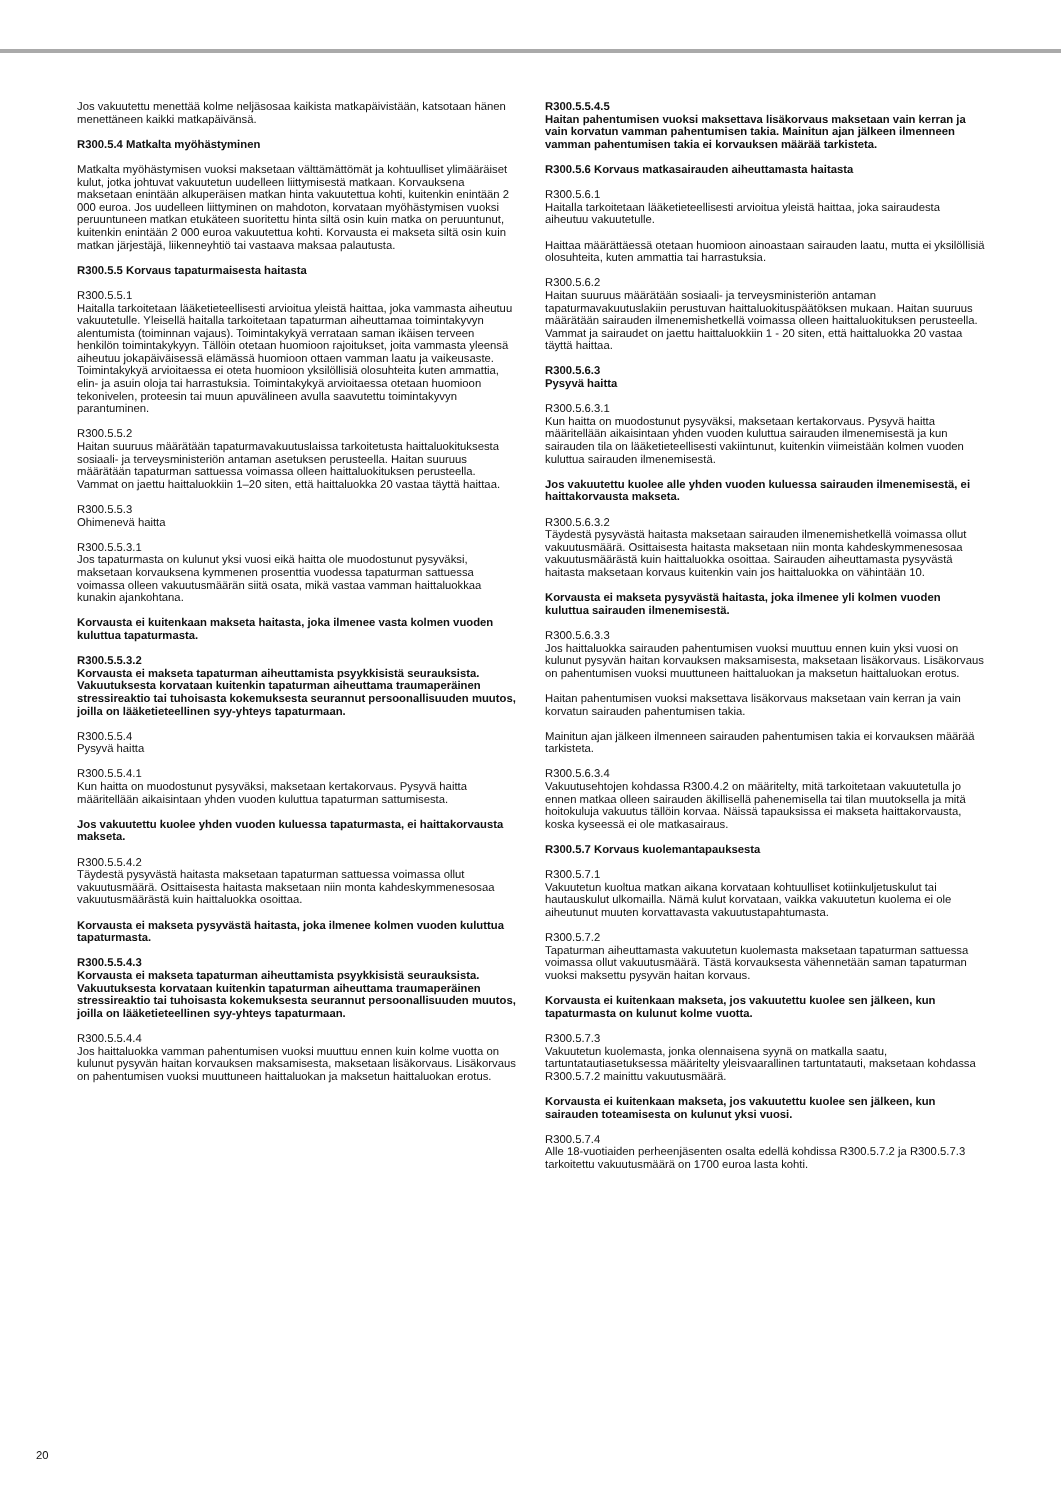Jos vakuutettu menettää kolme neljäsosaa kaikista matkapäivistään, katsotaan hänen menettäneen kaikki matkapäivänsä.
R300.5.4 Matkalta myöhästyminen
Matkalta myöhästymisen vuoksi maksetaan välttämättömät ja kohtuulliset ylimääräiset kulut, jotka johtuvat vakuutetun uudelleen liittymisestä matkaan. Korvauksena maksetaan enintään alkuperäisen matkan hinta vakuutettua kohti, kuitenkin enintään 2 000 euroa. Jos uudelleen liittyminen on mahdoton, korvataan myöhästymisen vuoksi peruuntuneen matkan etukäteen suoritettu hinta siltä osin kuin matka on peruuntunut, kuitenkin enintään 2 000 euroa vakuutettua kohti. Korvausta ei makseta siltä osin kuin matkan järjestäjä, liikenneyhtiö tai vastaava maksaa palautusta.
R300.5.5 Korvaus tapaturmaisesta haitasta
R300.5.5.1
Haitalla tarkoitetaan lääketieteellisesti arvioitua yleistä haittaa, joka vammasta aiheutuu vakuutetulle. Yleisellä haitalla tarkoitetaan tapaturman aiheuttamaa toimintakyvyn alentumista (toiminnan vajaus). Toimintakykyä verrataan saman ikäisen terveen henkilön toimintakykyyn. Tällöin otetaan huomioon rajoitukset, joita vammasta yleensä aiheutuu jokapäiväisessä elämässä huomioon ottaen vamman laatu ja vaikeusaste. Toimintakykyä arvioitaessa ei oteta huomioon yksilöllisiä olosuhteita kuten ammattia, elin- ja asuin oloja tai harrastuksia. Toimintakykyä arvioitaessa otetaan huomioon tekonivelen, proteesin tai muun apuvälineen avulla saavutettu toimintakyvyn parantuminen.
R300.5.5.2
Haitan suuruus määrätään tapaturmavakuutuslaissa tarkoitetusta haittaluokituksesta sosiaali- ja terveysministeriön antaman asetuksen perusteella. Haitan suuruus määrätään tapaturman sattuessa voimassa olleen haittaluokituksen perusteella. Vammat on jaettu haittaluokkiin 1–20 siten, että haittaluokka 20 vastaa täyttä haittaa.
R300.5.5.3
Ohimenevä haitta
R300.5.5.3.1
Jos tapaturmasta on kulunut yksi vuosi eikä haitta ole muodostunut pysyväksi, maksetaan korvauksena kymmenen prosenttia vuodessa tapaturman sattuessa voimassa olleen vakuutusmäärän siitä osata, mikä vastaa vamman haittaluokkaa kunakin ajankohtana.
Korvausta ei kuitenkaan makseta haitasta, joka ilmenee vasta kolmen vuoden kuluttua tapaturmasta.
R300.5.5.3.2
Korvausta ei makseta tapaturman aiheuttamista psyykkisistä seurauksista. Vakuutuksesta korvataan kuitenkin tapaturman aiheuttama traumaperäinen stressireaktio tai tuhoisasta kokemuksesta seurannut persoonallisuuden muutos, joilla on lääketieteellinen syy-yhteys tapaturmaan.
R300.5.5.4
Pysyvä haitta
R300.5.5.4.1
Kun haitta on muodostunut pysyväksi, maksetaan kertakorvaus. Pysyvä haitta määritellään aikaisintaan yhden vuoden kuluttua tapaturman sattumisesta.
Jos vakuutettu kuolee yhden vuoden kuluessa tapaturmasta, ei haittakorvausta makseta.
R300.5.5.4.2
Täydestä pysyvästä haitasta maksetaan tapaturman sattuessa voimassa ollut vakuutusmäärä. Osittaisesta haitasta maksetaan niin monta kahdeskymmenesosaa vakuutusmäärästä kuin haittaluokka osoittaa.
Korvausta ei makseta pysyvästä haitasta, joka ilmenee kolmen vuoden kuluttua tapaturmasta.
R300.5.5.4.3
Korvausta ei makseta tapaturman aiheuttamista psyykkisistä seurauksista. Vakuutuksesta korvataan kuitenkin tapaturman aiheuttama traumaperäinen stressireaktio tai tuhoisasta kokemuksesta seurannut persoonallisuuden muutos, joilla on lääketieteellinen syy-yhteys tapaturmaan.
R300.5.5.4.4
Jos haittaluokka vamman pahentumisen vuoksi muuttuu ennen kuin kolme vuotta on kulunut pysyvän haitan korvauksen maksamisesta, maksetaan lisäkorvaus. Lisäkorvaus on pahentumisen vuoksi muuttuneen haittaluokan ja maksetun haittaluokan erotus.
R300.5.5.4.5
Haitan pahentumisen vuoksi maksettava lisäkorvaus maksetaan vain kerran ja vain korvatun vamman pahentumisen takia. Mainitun ajan jälkeen ilmenneen vamman pahentumisen takia ei korvauksen määrää tarkisteta.
R300.5.6 Korvaus matkasairauden aiheuttamasta haitasta
R300.5.6.1
Haitalla tarkoitetaan lääketieteellisesti arvioitua yleistä haittaa, joka sairaudesta aiheutuu vakuutetulle.
Haittaa määrättäessä otetaan huomioon ainoastaan sairauden laatu, mutta ei yksilöllisiä olosuhteita, kuten ammattia tai harrastuksia.
R300.5.6.2
Haitan suuruus määrätään sosiaali- ja terveysministeriön antaman tapaturmavakuutuslakiin perustuvan haittaluokituspäätöksen mukaan. Haitan suuruus määrätään sairauden ilmenemishetkellä voimassa olleen haittaluokituksen perusteella. Vammat ja sairaudet on jaettu haittaluokkiin 1 - 20 siten, että haittaluokka 20 vastaa täyttä haittaa.
R300.5.6.3
Pysyvä haitta
R300.5.6.3.1
Kun haitta on muodostunut pysyväksi, maksetaan kertakorvaus. Pysyvä haitta määritellään aikaisintaan yhden vuoden kuluttua sairauden ilmenemisestä ja kun sairauden tila on lääketieteellisesti vakiintunut, kuitenkin viimeistään kolmen vuoden kuluttua sairauden ilmenemisestä.
Jos vakuutettu kuolee alle yhden vuoden kuluessa sairauden ilmenemisestä, ei haittakorvausta makseta.
R300.5.6.3.2
Täydestä pysyvästä haitasta maksetaan sairauden ilmenemishetkellä voimassa ollut vakuutusmäärä. Osittaisesta haitasta maksetaan niin monta kahdeskymmenesosaa vakuutusmäärästä kuin haittaluokka osoittaa. Sairauden aiheuttamasta pysyvästä haitasta maksetaan korvaus kuitenkin vain jos haittaluokka on vähintään 10.
Korvausta ei makseta pysyvästä haitasta, joka ilmenee yli kolmen vuoden kuluttua sairauden ilmenemisestä.
R300.5.6.3.3
Jos haittaluokka sairauden pahentumisen vuoksi muuttuu ennen kuin yksi vuosi on kulunut pysyvän haitan korvauksen maksamisesta, maksetaan lisäkorvaus. Lisäkorvaus on pahentumisen vuoksi muuttuneen haittaluokan ja maksetun haittaluokan erotus.
Haitan pahentumisen vuoksi maksettava lisäkorvaus maksetaan vain kerran ja vain korvatun sairauden pahentumisen takia.
Mainitun ajan jälkeen ilmenneen sairauden pahentumisen takia ei korvauksen määrää tarkisteta.
R300.5.6.3.4
Vakuutusehtojen kohdassa R300.4.2 on määritelty, mitä tarkoitetaan vakuutetulla jo ennen matkaa olleen sairauden äkillisellä pahenemisella tai tilan muutoksella ja mitä hoitokuluja vakuutus tällöin korvaa. Näissä tapauksissa ei makseta haittakorvausta, koska kyseessä ei ole matkasairaus.
R300.5.7 Korvaus kuolemantapauksesta
R300.5.7.1
Vakuutetun kuoltua matkan aikana korvataan kohtuulliset kotiinkuljetuskulut tai hautauskulut ulkomailla. Nämä kulut korvataan, vaikka vakuutetun kuolema ei ole aiheutunut muuten korvattavasta vakuutustapahtumasta.
R300.5.7.2
Tapaturman aiheuttamasta vakuutetun kuolemasta maksetaan tapaturman sattuessa voimassa ollut vakuutusmäärä. Tästä korvauksesta vähennetään saman tapaturman vuoksi maksettu pysyvän haitan korvaus.
Korvausta ei kuitenkaan makseta, jos vakuutettu kuolee sen jälkeen, kun tapaturmasta on kulunut kolme vuotta.
R300.5.7.3
Vakuutetun kuolemasta, jonka olennaisena syynä on matkalla saatu, tartuntatautiasetuksessa määritelty yleisvaarallinen tartuntatauti, maksetaan kohdassa R300.5.7.2 mainittu vakuutusmäärä.
Korvausta ei kuitenkaan makseta, jos vakuutettu kuolee sen jälkeen, kun sairauden toteamisesta on kulunut yksi vuosi.
R300.5.7.4
Alle 18-vuotiaiden perheenjäsenten osalta edellä kohdissa R300.5.7.2 ja R300.5.7.3 tarkoitettu vakuutusmäärä on 1700 euroa lasta kohti.
20